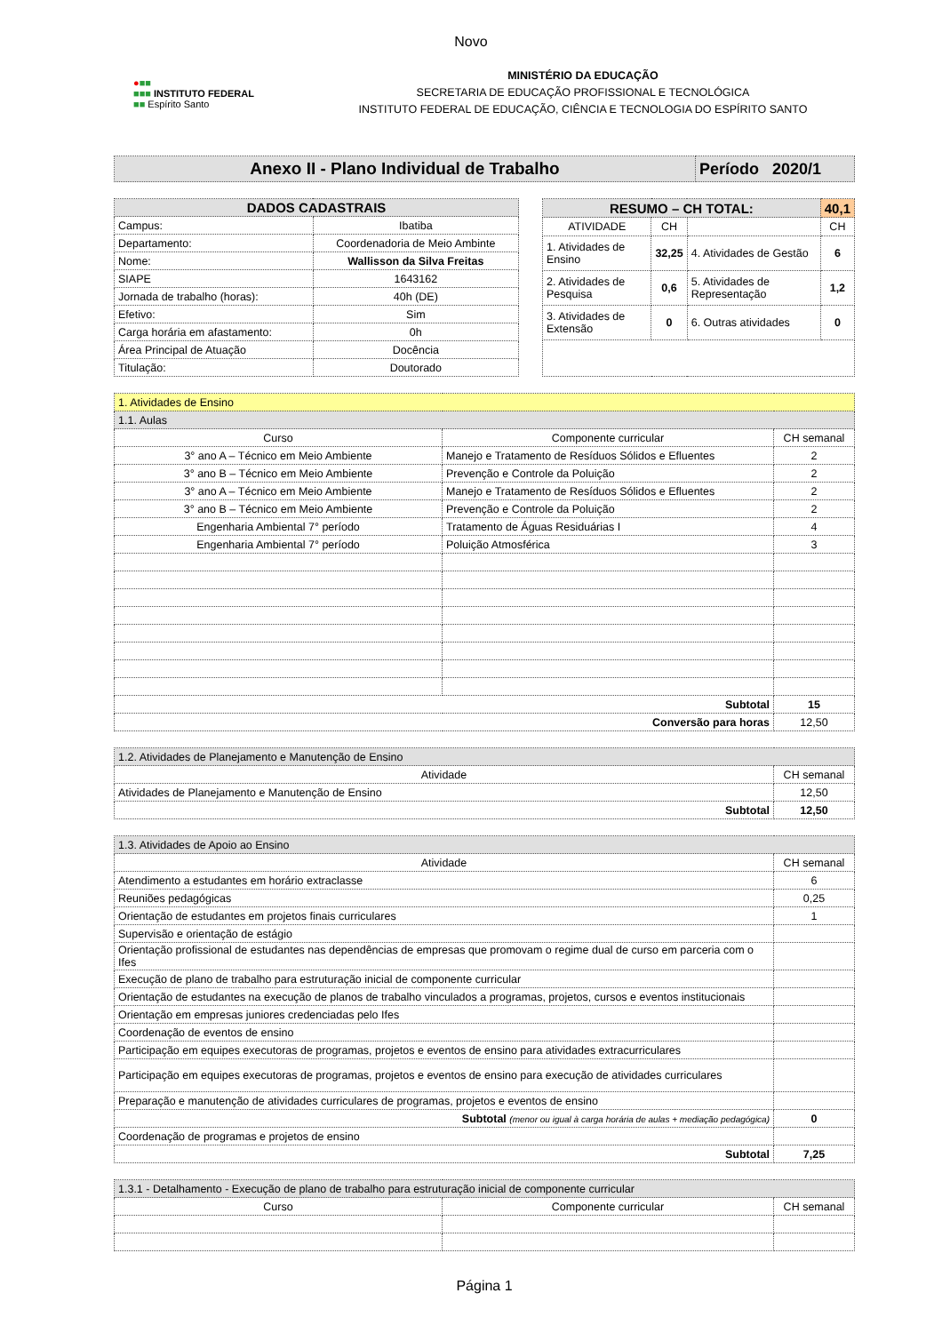Novo
●■■
■■■ INSTITUTO FEDERAL
■■ Espírito Santo
MINISTÉRIO DA EDUCAÇÃO
SECRETARIA DE EDUCAÇÃO PROFISSIONAL E TECNOLÓGICA
INSTITUTO FEDERAL DE EDUCAÇÃO, CIÊNCIA E TECNOLOGIA DO ESPÍRITO SANTO
| Anexo II - Plano Individual de Trabalho | Período 2020/1 |
| DADOS CADASTRAIS | |
| --- | --- |
| Campus: | Ibatiba |
| Departamento: | Coordenadoria de Meio Ambinte |
| Nome: | Wallisson da Silva Freitas |
| SIAPE | 1643162 |
| Jornada de trabalho (horas): | 40h (DE) |
| Efetivo: | Sim |
| Carga horária em afastamento: | 0h |
| Área Principal de Atuação | Docência |
| Titulação: | Doutorado |
| RESUMO – CH TOTAL: | | | 40,1 |
| --- | --- | --- | --- |
| ATIVIDADE | CH | | CH |
| 1. Atividades de Ensino | 32,25 | 4. Atividades de Gestão | 6 |
| 2. Atividades de Pesquisa | 0,6 | 5. Atividades de Representação | 1,2 |
| 3. Atividades de Extensão | 0 | 6. Outras atividades | 0 |
| 1. Atividades de Ensino | | |
| 1.1. Aulas | | |
| Curso | Componente curricular | CH semanal |
| 3° ano A – Técnico em Meio Ambiente | Manejo e Tratamento de Resíduos Sólidos e Efluentes | 2 |
| 3° ano B – Técnico em Meio Ambiente | Prevenção e Controle da Poluição | 2 |
| 3° ano A – Técnico em Meio Ambiente | Manejo e Tratamento de Resíduos Sólidos e Efluentes | 2 |
| 3° ano B – Técnico em Meio Ambiente | Prevenção e Controle da Poluição | 2 |
| Engenharia Ambiental 7° período | Tratamento de Águas Residuárias I | 4 |
| Engenharia Ambiental 7° período | Poluição Atmosférica | 3 |
| Subtotal | | 15 |
| Conversão para horas | | 12,50 |
| 1.2. Atividades de Planejamento e Manutenção de Ensino | |
| Atividade | CH semanal |
| Atividades de Planejamento e Manutenção de Ensino | 12,50 |
| Subtotal | 12,50 |
| 1.3. Atividades de Apoio ao Ensino | |
| Atividade | CH semanal |
| Atendimento a estudantes em horário extraclasse | 6 |
| Reuniões pedagógicas | 0,25 |
| Orientação de estudantes em projetos finais curriculares | 1 |
| Supervisão e orientação de estágio | |
| Orientação profissional de estudantes nas dependências de empresas que promovam o regime dual de curso em parceria com o Ifes | |
| Execução de plano de trabalho para estruturação inicial de componente curricular | |
| Orientação de estudantes na execução de planos de trabalho vinculados a programas, projetos, cursos e eventos institucionais | |
| Orientação em empresas juniores credenciadas pelo Ifes | |
| Coordenação de eventos de ensino | |
| Participação em equipes executoras de programas, projetos e eventos de ensino para atividades extracurriculares | |
| Participação em equipes executoras de programas, projetos e eventos de ensino para execução de atividades curriculares | |
| Preparação e manutenção de atividades curriculares de programas, projetos e eventos de ensino | |
| Subtotal (menor ou igual à carga horária de aulas + mediação pedagógica) | 0 |
| Coordenação de programas e projetos de ensino | |
| Subtotal | 7,25 |
| 1.3.1 - Detalhamento - Execução de plano de trabalho para estruturação inicial de componente curricular | | |
| Curso | Componente curricular | CH semanal |
Página 1